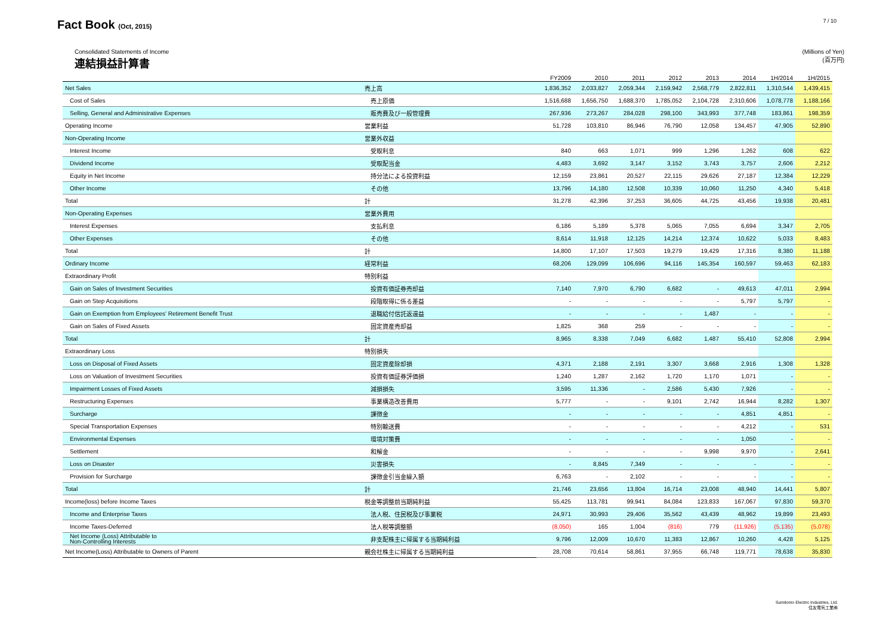Fact Book (Oct, 2015)
7 / 10
Consolidated Statements of Income
連結損益計算書
(Millions of Yen)
(百万円)
| | | FY2009 | 2010 | 2011 | 2012 | 2013 | 2014 | 1H/2014 | 1H/2015 |
| --- | --- | --- | --- | --- | --- | --- | --- | --- | --- |
| Net Sales | 売上高 | 1,836,352 | 2,033,827 | 2,059,344 | 2,159,942 | 2,568,779 | 2,822,811 | 1,310,544 | 1,439,415 |
| Cost of Sales | 売上原価 | 1,516,688 | 1,656,750 | 1,688,370 | 1,785,052 | 2,104,728 | 2,310,606 | 1,078,778 | 1,188,166 |
| Selling, General and Administrative Expenses | 販売費及び一般管理費 | 267,936 | 273,267 | 284,028 | 298,100 | 343,993 | 377,748 | 183,861 | 198,359 |
| Operating Income | 営業利益 | 51,728 | 103,810 | 86,946 | 76,790 | 12,058 | 134,457 | 47,905 | 52,890 |
| Non-Operating Income | 営業外収益 | | | | | | | | |
| Interest Income | 受取利息 | 840 | 663 | 1,071 | 999 | 1,296 | 1,262 | 608 | 622 |
| Dividend Income | 受取配当金 | 4,483 | 3,692 | 3,147 | 3,152 | 3,743 | 3,757 | 2,606 | 2,212 |
| Equity in Net Income | 持分法による投資利益 | 12,159 | 23,861 | 20,527 | 22,115 | 29,626 | 27,187 | 12,384 | 12,229 |
| Other Income | その他 | 13,796 | 14,180 | 12,508 | 10,339 | 10,060 | 11,250 | 4,340 | 5,418 |
| Total | 計 | 31,278 | 42,396 | 37,253 | 36,605 | 44,725 | 43,456 | 19,938 | 20,481 |
| Non-Operating Expenses | 営業外費用 | | | | | | | | |
| Interest Expenses | 支払利息 | 6,186 | 5,189 | 5,378 | 5,065 | 7,055 | 6,694 | 3,347 | 2,705 |
| Other Expenses | その他 | 8,614 | 11,918 | 12,125 | 14,214 | 12,374 | 10,622 | 5,033 | 8,483 |
| Total | 計 | 14,800 | 17,107 | 17,503 | 19,279 | 19,429 | 17,316 | 8,380 | 11,188 |
| Ordinary Income | 経常利益 | 68,206 | 129,099 | 106,696 | 94,116 | 145,354 | 160,597 | 59,463 | 62,183 |
| Extraordinary Profit | 特別利益 | | | | | | | | |
| Gain on Sales of Investment Securities | 投資有価証券売却益 | 7,140 | 7,970 | 6,790 | 6,682 | - | 49,613 | 47,011 | 2,994 |
| Gain on Step Acquisitions | 段階取得に係る差益 | - | - | - | - | - | 5,797 | 5,797 | - |
| Gain on Exemption from Employees' Retirement Benefit Trust | 退職給付信託返還益 | - | - | - | - | 1,487 | - | - | - |
| Gain on Sales of Fixed Assets | 固定資産売却益 | 1,825 | 368 | 259 | - | - | - | - | - |
| Total | 計 | 8,965 | 8,338 | 7,049 | 6,682 | 1,487 | 55,410 | 52,808 | 2,994 |
| Extraordinary Loss | 特別損失 | | | | | | | | |
| Loss on Disposal of Fixed Assets | 固定資産除却損 | 4,371 | 2,188 | 2,191 | 3,307 | 3,668 | 2,916 | 1,308 | 1,328 |
| Loss on Valuation of Investment Securities | 投資有価証券評価損 | 1,240 | 1,287 | 2,162 | 1,720 | 1,170 | 1,071 | - | - |
| Impairment Losses of Fixed Assets | 減損損失 | 3,595 | 11,336 | - | 2,586 | 5,430 | 7,926 | - | - |
| Restructuring Expenses | 事業構造改善費用 | 5,777 | - | - | 9,101 | 2,742 | 16,944 | 8,282 | 1,307 |
| Surcharge | 課徴金 | - | - | - | - | - | 4,851 | 4,851 | - |
| Special Transportation Expenses | 特別輸送費 | - | - | - | - | - | 4,212 | - | 531 |
| Environmental Expenses | 環境対策費 | - | - | - | - | - | 1,050 | - | - |
| Settlement | 和解金 | - | - | - | - | 9,998 | 9,970 | - | 2,641 |
| Loss on Disaster | 災害損失 | - | 8,845 | 7,349 | - | - | - | - | - |
| Provision for Surcharge | 課徴金引当金繰入額 | 6,763 | - | 2,102 | - | - | - | - | - |
| Total | 計 | 21,746 | 23,656 | 13,804 | 16,714 | 23,008 | 48,940 | 14,441 | 5,807 |
| Income(loss) before Income Taxes | 税金等調整前当期純利益 | 55,425 | 113,781 | 99,941 | 84,084 | 123,833 | 167,067 | 97,830 | 59,370 |
| Income and Enterprise Taxes | 法人税、住民税及び事業税 | 24,971 | 30,993 | 29,406 | 35,562 | 43,439 | 48,962 | 19,899 | 23,493 |
| Income Taxes-Deferred | 法人税等調整額 | (8,050) | 165 | 1,004 | (816) | 779 | (11,926) | (5,135) | (5,078) |
| Net Income (Loss) Attributable to Non-Controlling Interests | 非支配株主に帰属する当期純利益 | 9,796 | 12,009 | 10,670 | 11,383 | 12,867 | 10,260 | 4,428 | 5,125 |
| Net Income(Loss) Attributable to Owners of Parent | 親会社株主に帰属する当期純利益 | 28,708 | 70,614 | 58,861 | 37,955 | 66,748 | 119,771 | 78,638 | 35,830 |
Sumitomo Electric Industries, Ltd.
住友電気工業㈱